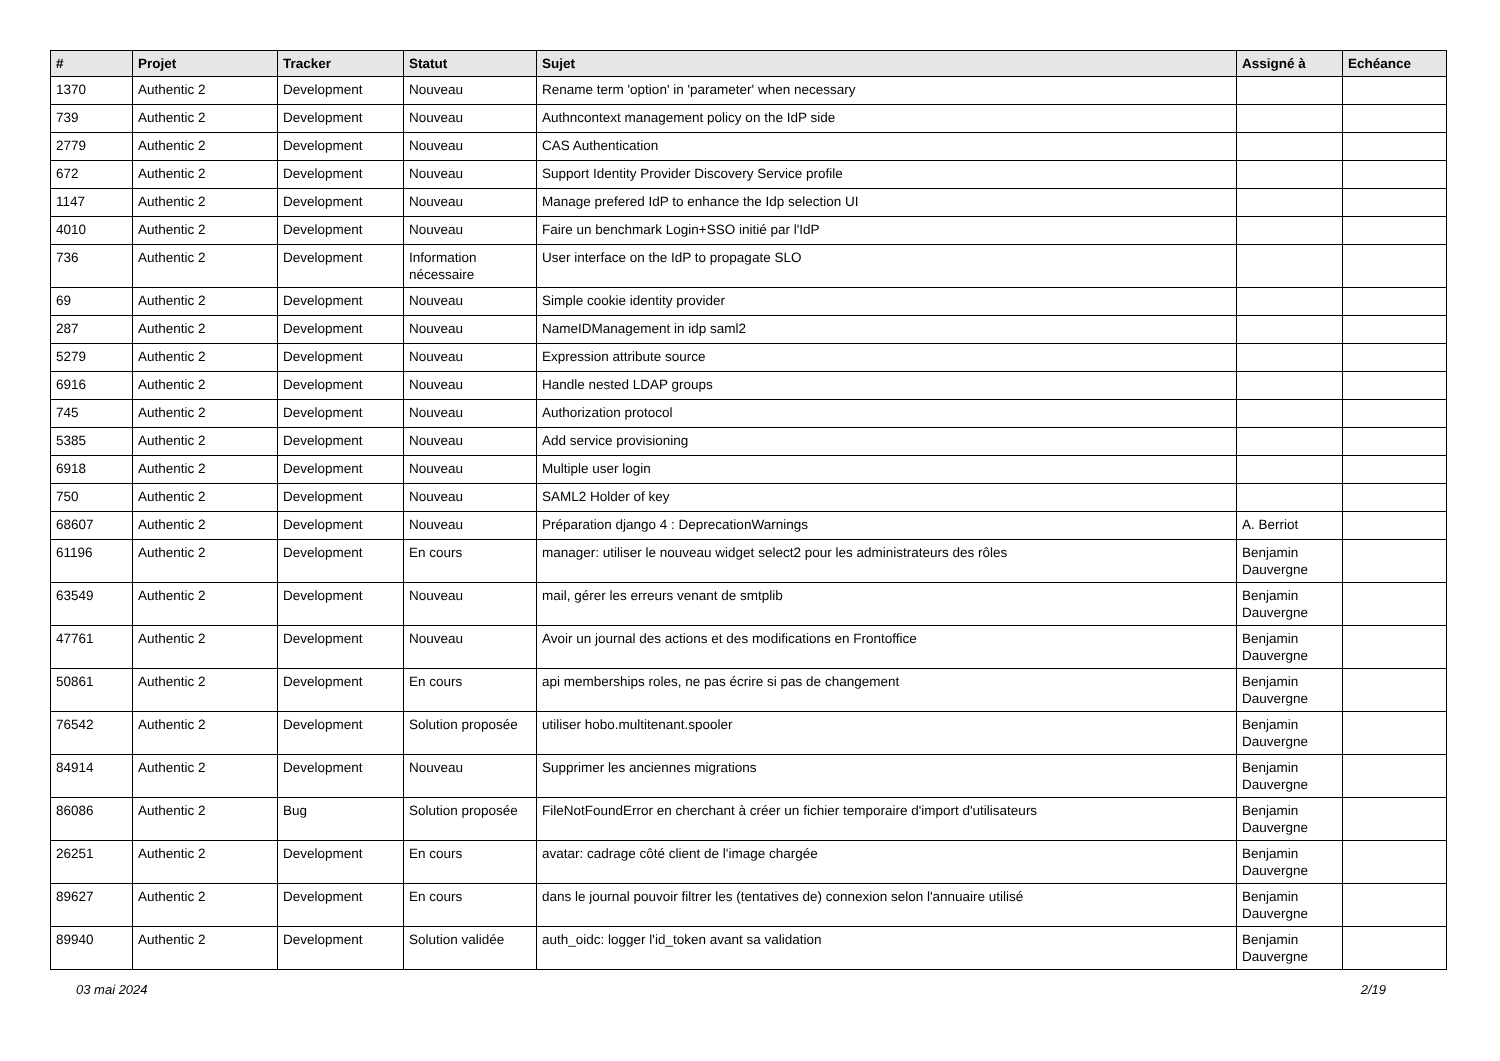| # | Projet | Tracker | Statut | Sujet | Assigné à | Echéance |
| --- | --- | --- | --- | --- | --- | --- |
| 1370 | Authentic 2 | Development | Nouveau | Rename term 'option' in 'parameter' when necessary | | |
| 739 | Authentic 2 | Development | Nouveau | Authncontext management policy on the IdP side | | |
| 2779 | Authentic 2 | Development | Nouveau | CAS Authentication | | |
| 672 | Authentic 2 | Development | Nouveau | Support Identity Provider Discovery Service profile | | |
| 1147 | Authentic 2 | Development | Nouveau | Manage prefered IdP to enhance the Idp selection UI | | |
| 4010 | Authentic 2 | Development | Nouveau | Faire un benchmark Login+SSO initié par l'IdP | | |
| 736 | Authentic 2 | Development | Information nécessaire | User interface on the IdP to propagate SLO | | |
| 69 | Authentic 2 | Development | Nouveau | Simple cookie identity provider | | |
| 287 | Authentic 2 | Development | Nouveau | NameIDManagement in idp saml2 | | |
| 5279 | Authentic 2 | Development | Nouveau | Expression attribute source | | |
| 6916 | Authentic 2 | Development | Nouveau | Handle nested LDAP groups | | |
| 745 | Authentic 2 | Development | Nouveau | Authorization protocol | | |
| 5385 | Authentic 2 | Development | Nouveau | Add service provisioning | | |
| 6918 | Authentic 2 | Development | Nouveau | Multiple user login | | |
| 750 | Authentic 2 | Development | Nouveau | SAML2 Holder of key | | |
| 68607 | Authentic 2 | Development | Nouveau | Préparation django 4 : DeprecationWarnings | A. Berriot | |
| 61196 | Authentic 2 | Development | En cours | manager: utiliser le nouveau widget select2 pour les administrateurs des rôles | Benjamin Dauvergne | |
| 63549 | Authentic 2 | Development | Nouveau | mail, gérer les erreurs venant de smtplib | Benjamin Dauvergne | |
| 47761 | Authentic 2 | Development | Nouveau | Avoir un journal des actions et des modifications en Frontoffice | Benjamin Dauvergne | |
| 50861 | Authentic 2 | Development | En cours | api memberships roles, ne pas écrire si pas de changement | Benjamin Dauvergne | |
| 76542 | Authentic 2 | Development | Solution proposée | utiliser hobo.multitenant.spooler | Benjamin Dauvergne | |
| 84914 | Authentic 2 | Development | Nouveau | Supprimer les anciennes migrations | Benjamin Dauvergne | |
| 86086 | Authentic 2 | Bug | Solution proposée | FileNotFoundError en cherchant à créer un fichier temporaire d'import d'utilisateurs | Benjamin Dauvergne | |
| 26251 | Authentic 2 | Development | En cours | avatar: cadrage côté client de l'image chargée | Benjamin Dauvergne | |
| 89627 | Authentic 2 | Development | En cours | dans le journal pouvoir filtrer les (tentatives de) connexion selon l'annuaire utilisé | Benjamin Dauvergne | |
| 89940 | Authentic 2 | Development | Solution validée | auth_oidc: logger l'id_token avant sa validation | Benjamin Dauvergne | |
03 mai 2024 2/19